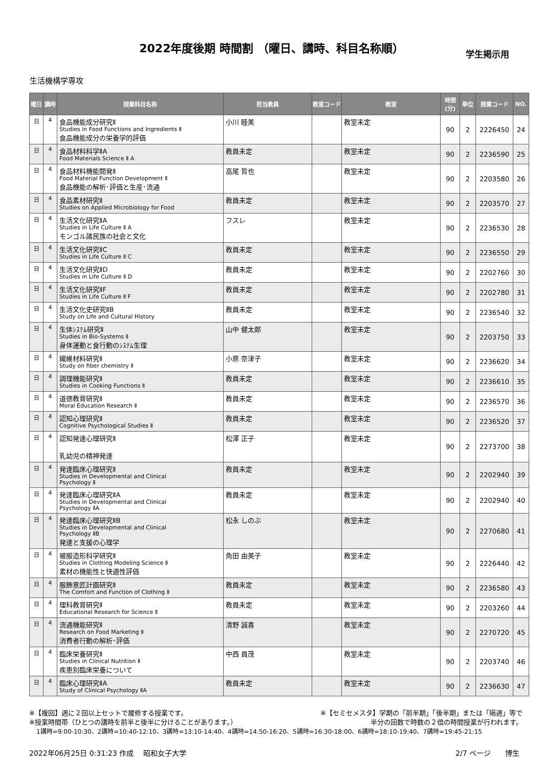2022年度後期 時間割 （曜日、講時、科目名称順）
学生掲示用
生活機構学専攻
| 曜日 | 講時 | 授業科目名称 | 担当教員 | 教室コード | 教室 | 時間(分) | 単位 | 授業コード | NO. |
| --- | --- | --- | --- | --- | --- | --- | --- | --- | --- |
| 日 | 4 | 食品機能成分研究Ⅱ Studies in Food Functions and Ingredients Ⅱ 食品機能成分の栄養学的評価 | 小川 睦美 | | 教室未定 | 90 | 2 | 2226450 | 24 |
| 日 | 4 | 食品材料科学ⅡA Food Materials Science Ⅱ A | 教員未定 | | 教室未定 | 90 | 2 | 2236590 | 25 |
| 日 | 4 | 食品材料機能開発Ⅱ Food Material Function Development Ⅱ 食品機能の解析･評価と生産･流通 | 高尾 哲也 | | 教室未定 | 90 | 2 | 2203580 | 26 |
| 日 | 4 | 食品素材研究Ⅱ Studies on Applied Microbiology for Food | 教員未定 | | 教室未定 | 90 | 2 | 2203570 | 27 |
| 日 | 4 | 生活文化研究ⅡA Studies in Life Culture Ⅱ A モンゴル諸民族の社会と文化 | フスレ | | 教室未定 | 90 | 2 | 2236530 | 28 |
| 日 | 4 | 生活文化研究ⅡC Studies in Life Culture Ⅱ C | 教員未定 | | 教室未定 | 90 | 2 | 2236550 | 29 |
| 日 | 4 | 生活文化研究ⅡD Studies in Life Culture Ⅱ D | 教員未定 | | 教室未定 | 90 | 2 | 2202760 | 30 |
| 日 | 4 | 生活文化研究ⅡF Studies in Life Culture Ⅱ F | 教員未定 | | 教室未定 | 90 | 2 | 2202780 | 31 |
| 日 | 4 | 生活文化史研究ⅡB Study on Life and Cultural History | 教員未定 | | 教室未定 | 90 | 2 | 2236540 | 32 |
| 日 | 4 | 生体ｼｽﾃﾑ研究Ⅱ Studies in Bio-Systems Ⅱ 身体運動と食行動のｼｽﾃﾑ生理 | 山中 健太郎 | | 教室未定 | 90 | 2 | 2203750 | 33 |
| 日 | 4 | 繊維材料研究Ⅱ Study on fiber chemistry Ⅱ | 小原 奈津子 | | 教室未定 | 90 | 2 | 2236620 | 34 |
| 日 | 4 | 調理機能研究Ⅱ Studies in Cooking Functions Ⅱ | 教員未定 | | 教室未定 | 90 | 2 | 2236610 | 35 |
| 日 | 4 | 道徳教育研究Ⅱ Moral Education Research Ⅱ | 教員未定 | | 教室未定 | 90 | 2 | 2236570 | 36 |
| 日 | 4 | 認知心理研究Ⅱ Cognitive Psychological Studies Ⅱ | 教員未定 | | 教室未定 | 90 | 2 | 2236520 | 37 |
| 日 | 4 | 認知発達心理研究Ⅱ 乳幼児の精神発達 | 松澤 正子 | | 教室未定 | 90 | 2 | 2273700 | 38 |
| 日 | 4 | 発達臨床心理研究Ⅱ Studies in Developmental and Clinical Psychology Ⅱ | 教員未定 | | 教室未定 | 90 | 2 | 2202940 | 39 |
| 日 | 4 | 発達臨床心理研究ⅡA Studies in Developmental and Clinical Psychology ⅡA | 教員未定 | | 教室未定 | 90 | 2 | 2202940 | 40 |
| 日 | 4 | 発達臨床心理研究ⅡB Studies in Developmental and Clinical Psychology ⅡB 発達と支援の心理学 | 松永 しのぶ | | 教室未定 | 90 | 2 | 2270680 | 41 |
| 日 | 4 | 被服造形科学研究Ⅱ Studies in Clothing Modeling Science Ⅱ 素材の機能性と快適性評価 | 角田 由美子 | | 教室未定 | 90 | 2 | 2226440 | 42 |
| 日 | 4 | 服飾意匠計画研究Ⅱ The Comfort and Function of Clothing Ⅱ | 教員未定 | | 教室未定 | 90 | 2 | 2236580 | 43 |
| 日 | 4 | 理科教育研究Ⅱ Educational Research for Science Ⅱ | 教員未定 | | 教室未定 | 90 | 2 | 2203260 | 44 |
| 日 | 4 | 流通機能研究Ⅱ Research on Food Marketing Ⅱ 消費者行動の解析･評価 | 清野 誠喜 | | 教室未定 | 90 | 2 | 2270720 | 45 |
| 日 | 4 | 臨床栄養研究Ⅱ Studies in Clinical Nutrition Ⅱ 疾患別臨床栄養について | 中西 員茂 | | 教室未定 | 90 | 2 | 2203740 | 46 |
| 日 | 4 | 臨床心理研究ⅡA Study of Clinical Psychology ⅡA | 教員未定 | | 教室未定 | 90 | 2 | 2236630 | 47 |
※【複回】週に２回以上セットで履修する授業です。 ※【セミセメスタ】学期の「前半期」「後半期」または「隔週」等で
※授業時間帯（ひとつの講時を前半と後半に分けることがあります。） 半分の回数で時数の２倍の時間授業が行われます。
1講時=9:00-10:30、2講時=10:40-12:10、3講時=13:10-14:40、4講時=14:50-16:20、5講時=16:30-18:00、6講時=18:10-19:40、7講時=19:45-21:15
2022年06月25日 0:31:23 作成　 昭和女子大学 2/7 ページ　　博生